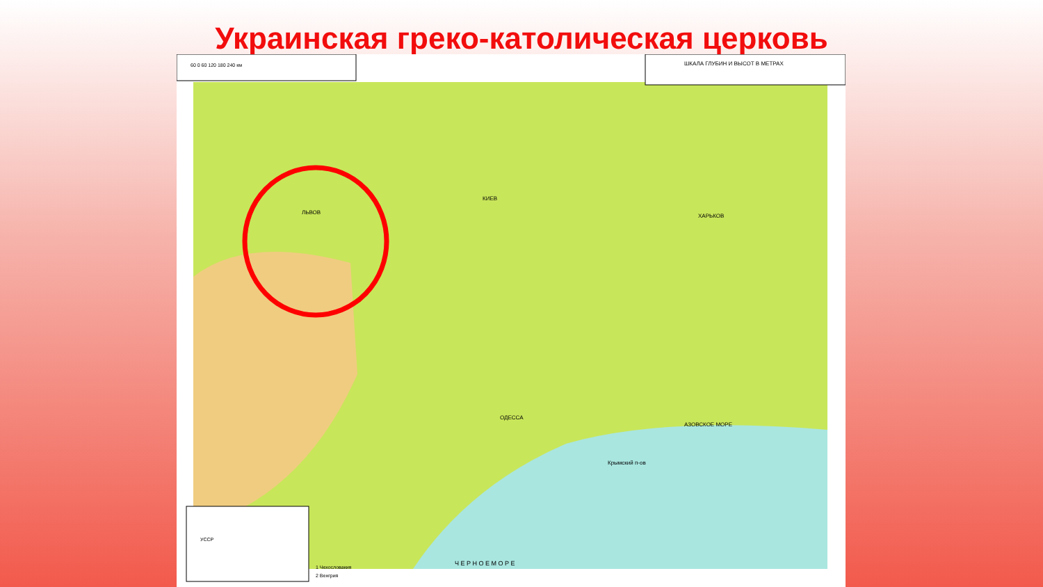Украинская греко-католическая церковь
60 0 60 120 180 240 км
ШКАЛА ГЛУБИН И ВЫСОТ В МЕТРАХ
УССР
1 Чехословакия
2 Венгрия
ЛЬВОВ
КИЕВ
ХАРЬКОВ
ОДЕССА
Крымский п-ов
АЗОВСКОЕ МОРЕ
Ч Е Р Н О Е М О Р Е